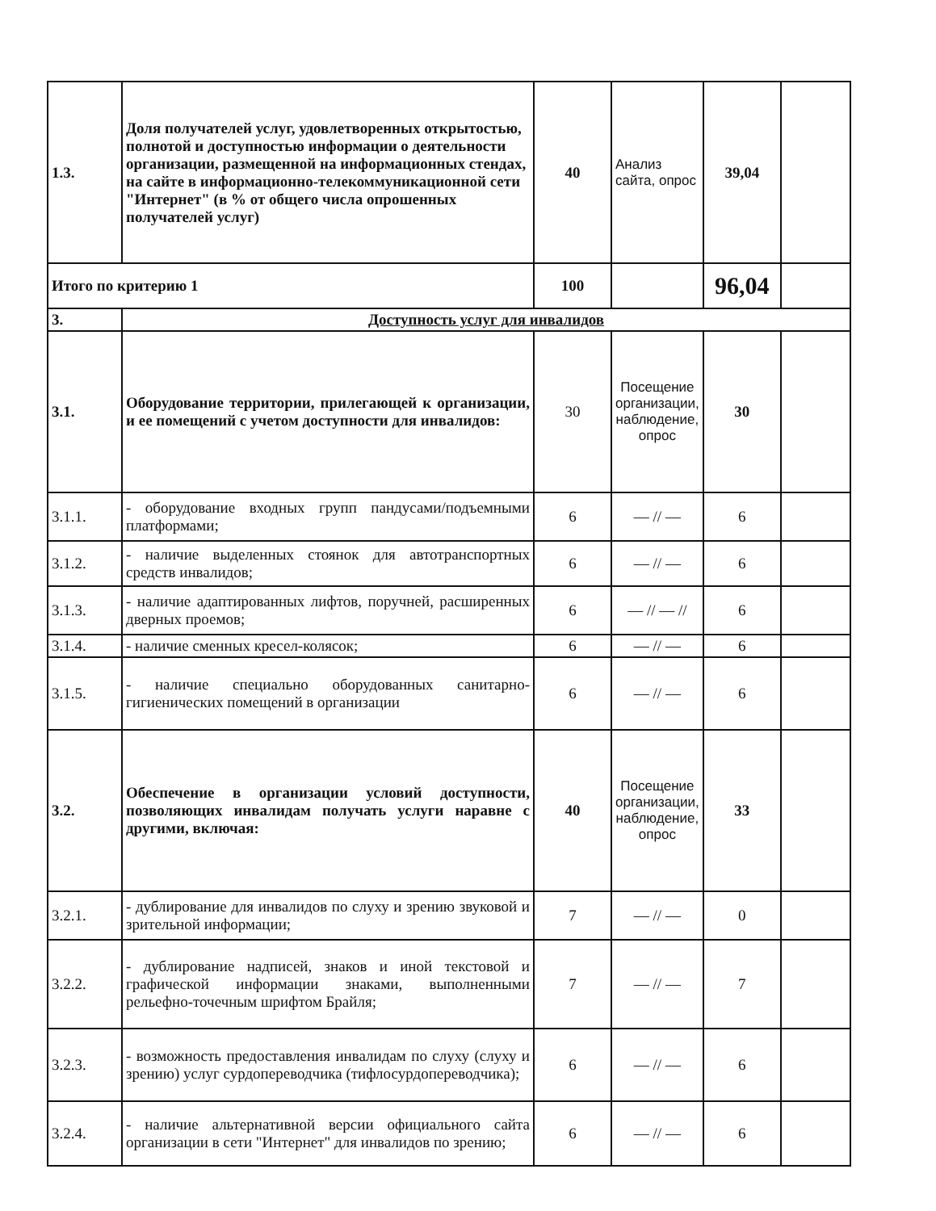| 1.3. | Доля получателей услуг, удовлетворенных открытостью, полнотой и доступностью информации о деятельности организации, размещенной на информационных стендах, на сайте в информационно-телекоммуникационной сети "Интернет" (в % от общего числа опрошенных получателей услуг) | 40 | Анализ сайта, опрос | 39,04 | |
| Итого по критерию 1 | | 100 | | 96,04 | |
| 3. | Доступность услуг для инвалидов | | | | |
| 3.1. | Оборудование территории, прилегающей к организации, и ее помещений с учетом доступности для инвалидов: | 30 | Посещение организации, наблюдение, опрос | 30 | |
| 3.1.1. | - оборудование входных групп пандусами/подъемными платформами; | 6 | — // — | 6 | |
| 3.1.2. | - наличие выделенных стоянок для автотранспортных средств инвалидов; | 6 | — // — | 6 | |
| 3.1.3. | - наличие адаптированных лифтов, поручней, расширенных дверных проемов; | 6 | — // — // | 6 | |
| 3.1.4. | - наличие сменных кресел-колясок; | 6 | — // — | 6 | |
| 3.1.5. | - наличие специально оборудованных санитарно-гигиенических помещений в организации | 6 | — // — | 6 | |
| 3.2. | Обеспечение в организации условий доступности, позволяющих инвалидам получать услуги наравне с другими, включая: | 40 | Посещение организации, наблюдение, опрос | 33 | |
| 3.2.1. | - дублирование для инвалидов по слуху и зрению звуковой и зрительной информации; | 7 | — // — | 0 | |
| 3.2.2. | - дублирование надписей, знаков и иной текстовой и графической информации знаками, выполненными рельефно-точечным шрифтом Брайля; | 7 | — // — | 7 | |
| 3.2.3. | - возможность предоставления инвалидам по слуху (слуху и зрению) услуг сурдопереводчика (тифлосурдопереводчика); | 6 | — // — | 6 | |
| 3.2.4. | - наличие альтернативной версии официального сайта организации в сети "Интернет" для инвалидов по зрению; | 6 | — // — | 6 | |